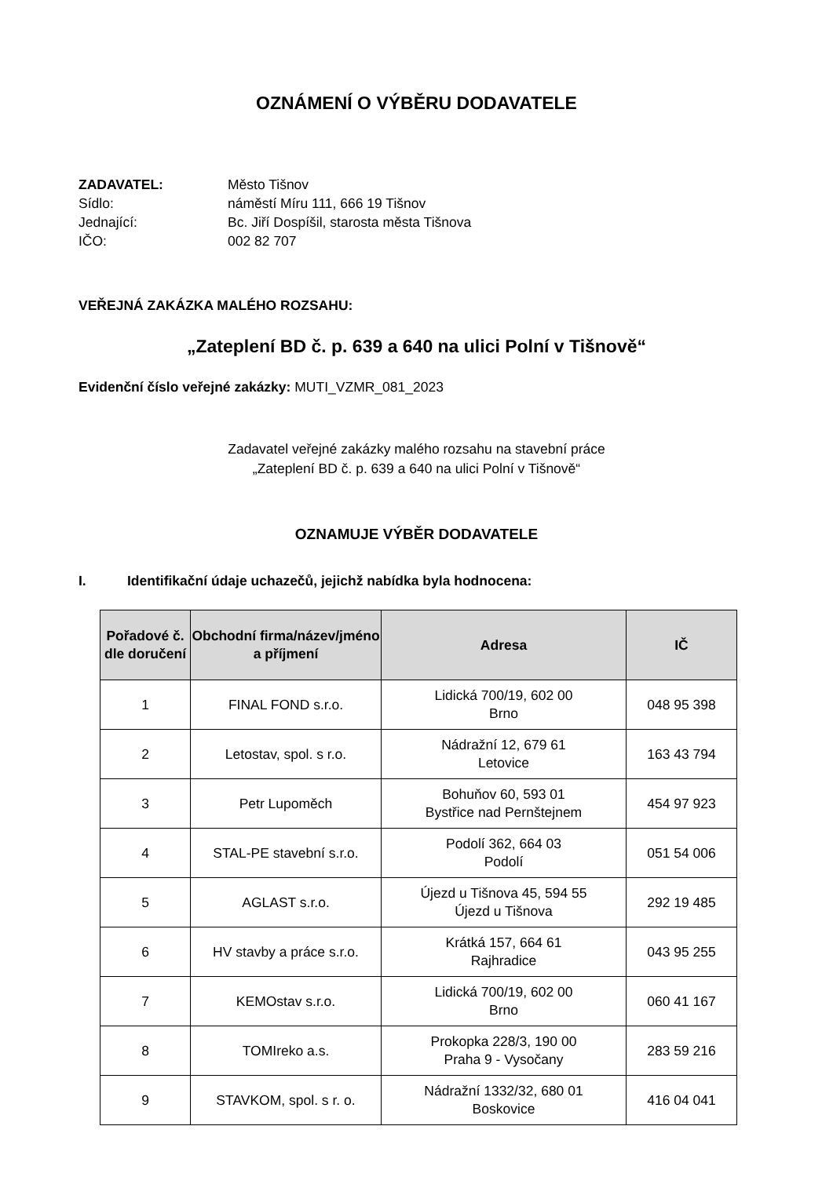OZNÁMENÍ O VÝBĚRU DODAVATELE
ZADAVATEL: Město Tišnov Sídlo: náměstí Míru 111, 666 19 Tišnov Jednající: Bc. Jiří Dospíšil, starosta města Tišnova IČO: 002 82 707
VEŘEJNÁ ZAKÁZKA MALÉHO ROZSAHU:
„Zateplení BD č. p. 639 a 640 na ulici Polní v Tišnově“
Evidenční číslo veřejné zakázky: MUTI_VZMR_081_2023
Zadavatel veřejné zakázky malého rozsahu na stavební práce
„Zateplení BD č. p. 639 a 640 na ulici Polní v Tišnově“
OZNAMUJE VÝBĚR DODAVATELE
I. Identifikační údaje uchazečů, jejichž nabídka byla hodnocena:
| Pořadové č. dle doručení | Obchodní firma/název/jméno a příjmení | Adresa | IČ |
| --- | --- | --- | --- |
| 1 | FINAL FOND s.r.o. | Lidická 700/19, 602 00 Brno | 048 95 398 |
| 2 | Letostav, spol. s r.o. | Nádražní 12, 679 61 Letovice | 163 43 794 |
| 3 | Petr Lupoměch | Bohuňov 60, 593 01 Bystřice nad Pernštejnem | 454 97 923 |
| 4 | STAL-PE stavební s.r.o. | Podolí 362, 664 03 Podolí | 051 54 006 |
| 5 | AGLAST s.r.o. | Újezd u Tišnova 45, 594 55 Újezd u Tišnova | 292 19 485 |
| 6 | HV stavby a práce s.r.o. | Krátká 157, 664 61 Rajhradice | 043 95 255 |
| 7 | KEMOstav s.r.o. | Lidická 700/19, 602 00 Brno | 060 41 167 |
| 8 | TOMIreko a.s. | Prokopka 228/3, 190 00 Praha 9 - Vysočany | 283 59 216 |
| 9 | STAVKOM, spol. s r. o. | Nádražní 1332/32, 680 01 Boskovice | 416 04 041 |